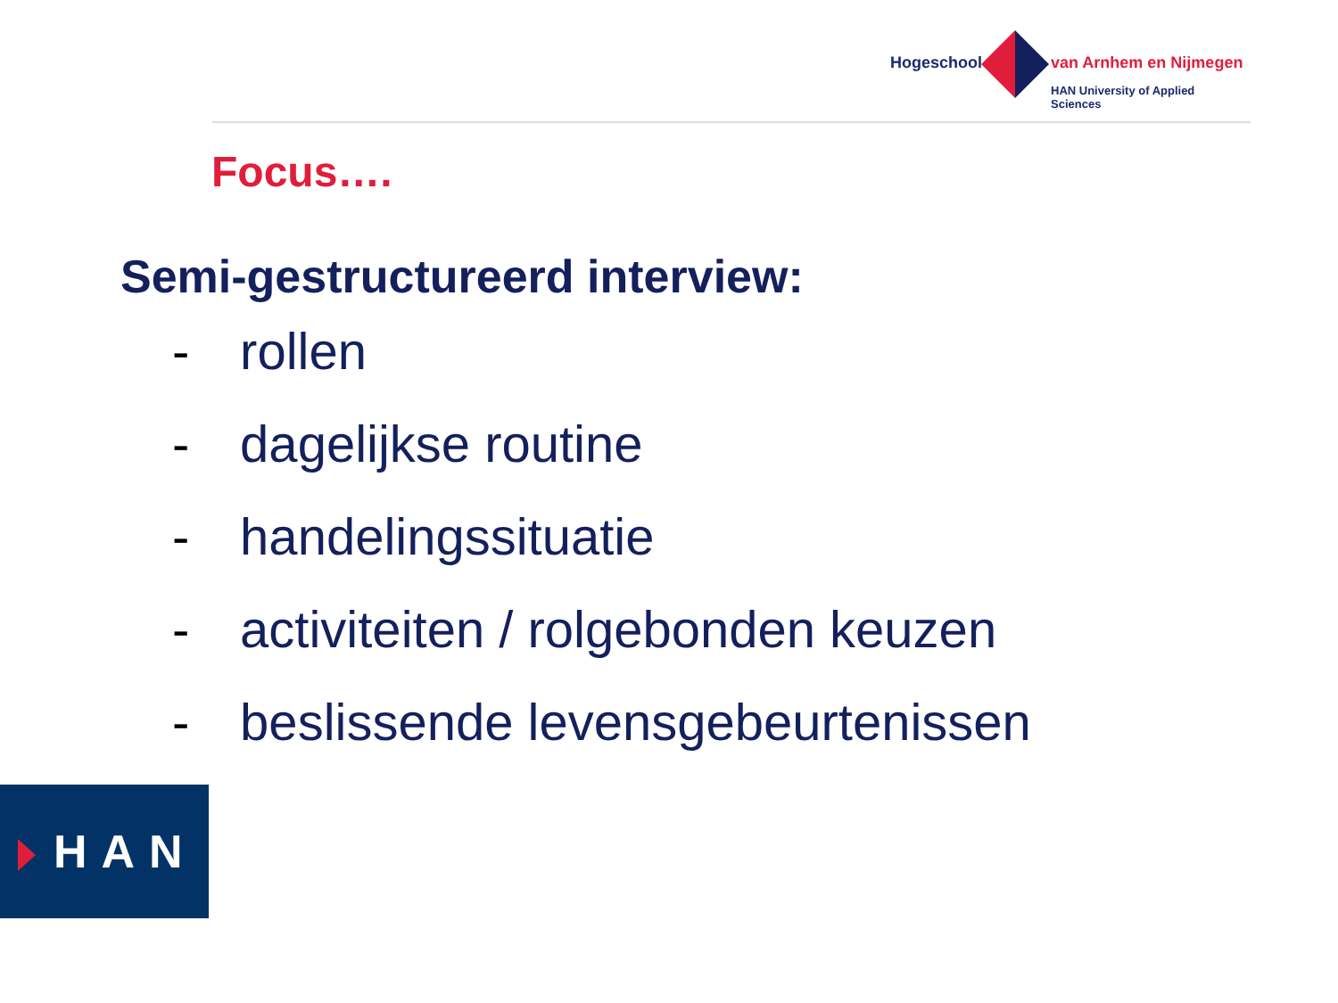Hogeschool van Arnhem en Nijmegen
HAN University of Applied Sciences
Focus….
Semi-gestructureerd interview:
- rollen
- dagelijkse routine
- handelingssituatie
- activiteiten / rolgebonden keuzen
- beslissende levensgebeurtenissen
HAN